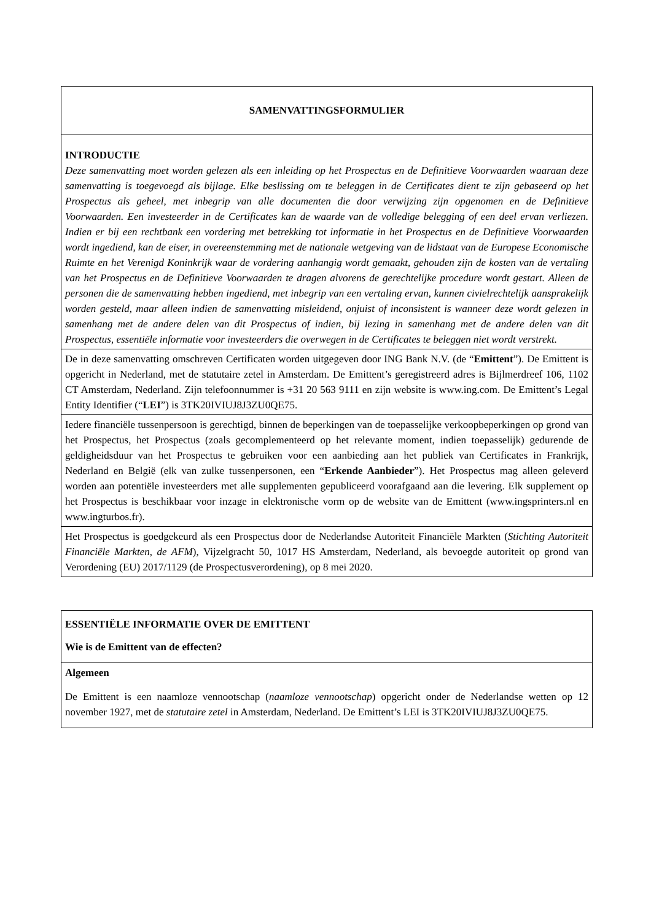| SAMENVATTINGSFORMULIER |
| INTRODUCTIE Deze samenvatting moet worden gelezen als een inleiding op het Prospectus en de Definitieve Voorwaarden waaraan deze samenvatting is toegevoegd als bijlage. Elke beslissing om te beleggen in de Certificates dient te zijn gebaseerd op het Prospectus als geheel, met inbegrip van alle documenten die door verwijzing zijn opgenomen en de Definitieve Voorwaarden. Een investeerder in de Certificates kan de waarde van de volledige belegging of een deel ervan verliezen. Indien er bij een rechtbank een vordering met betrekking tot informatie in het Prospectus en de Definitieve Voorwaarden wordt ingediend, kan de eiser, in overeenstemming met de nationale wetgeving van de lidstaat van de Europese Economische Ruimte en het Verenigd Koninkrijk waar de vordering aanhangig wordt gemaakt, gehouden zijn de kosten van de vertaling van het Prospectus en de Definitieve Voorwaarden te dragen alvorens de gerechtelijke procedure wordt gestart. Alleen de personen die de samenvatting hebben ingediend, met inbegrip van een vertaling ervan, kunnen civielrechtelijk aansprakelijk worden gesteld, maar alleen indien de samenvatting misleidend, onjuist of inconsistent is wanneer deze wordt gelezen in samenhang met de andere delen van dit Prospectus of indien, bij lezing in samenhang met de andere delen van dit Prospectus, essentiële informatie voor investeerders die overwegen in de Certificates te beleggen niet wordt verstrekt. |
| De in deze samenvatting omschreven Certificaten worden uitgegeven door ING Bank N.V. (de “ Emittent ”). De Emittent is opgericht in Nederland, met de statutaire zetel in Amsterdam. De Emittent’s geregistreerd adres is Bijlmerdreef 106, 1102 CT Amsterdam, Nederland. Zijn telefoonnummer is +31 20 563 9111 en zijn website is www.ing.com. De Emittent’s Legal Entity Identifier (“ LEI ”) is 3TK20IVIUJ8J3ZU0QE75. |
| Iedere financiële tussenpersoon is gerechtigd, binnen de beperkingen van de toepasselijke verkoopbeperkingen op grond van het Prospectus, het Prospectus (zoals gecomplementeerd op het relevante moment, indien toepasselijk) gedurende de geldigheidsduur van het Prospectus te gebruiken voor een aanbieding aan het publiek van Certificates in Frankrijk, Nederland en België (elk van zulke tussenpersonen, een “ Erkende Aanbieder ”). Het Prospectus mag alleen geleverd worden aan potentiële investeerders met alle supplementen gepubliceerd voorafgaand aan die levering. Elk supplement op het Prospectus is beschikbaar voor inzage in elektronische vorm op de website van de Emittent (www.ingsprinters.nl en www.ingturbos.fr). |
| Het Prospectus is goedgekeurd als een Prospectus door de Nederlandse Autoriteit Financiële Markten ( Stichting Autoriteit Financiële Markten, de AFM ), Vijzelgracht 50, 1017 HS Amsterdam, Nederland, als bevoegde autoriteit op grond van Verordening (EU) 2017/1129 (de Prospectusverordening), op 8 mei 2020. |
| ESSENTIËLE INFORMATIE OVER DE EMITTENT Wie is de Emittent van de effecten? |
| Algemeen De Emittent is een naamloze vennootschap ( naamloze vennootschap ) opgericht onder de Nederlandse wetten op 12 november 1927, met de statutaire zetel in Amsterdam, Nederland. De Emittent’s LEI is 3TK20IVIUJ8J3ZU0QE75. |